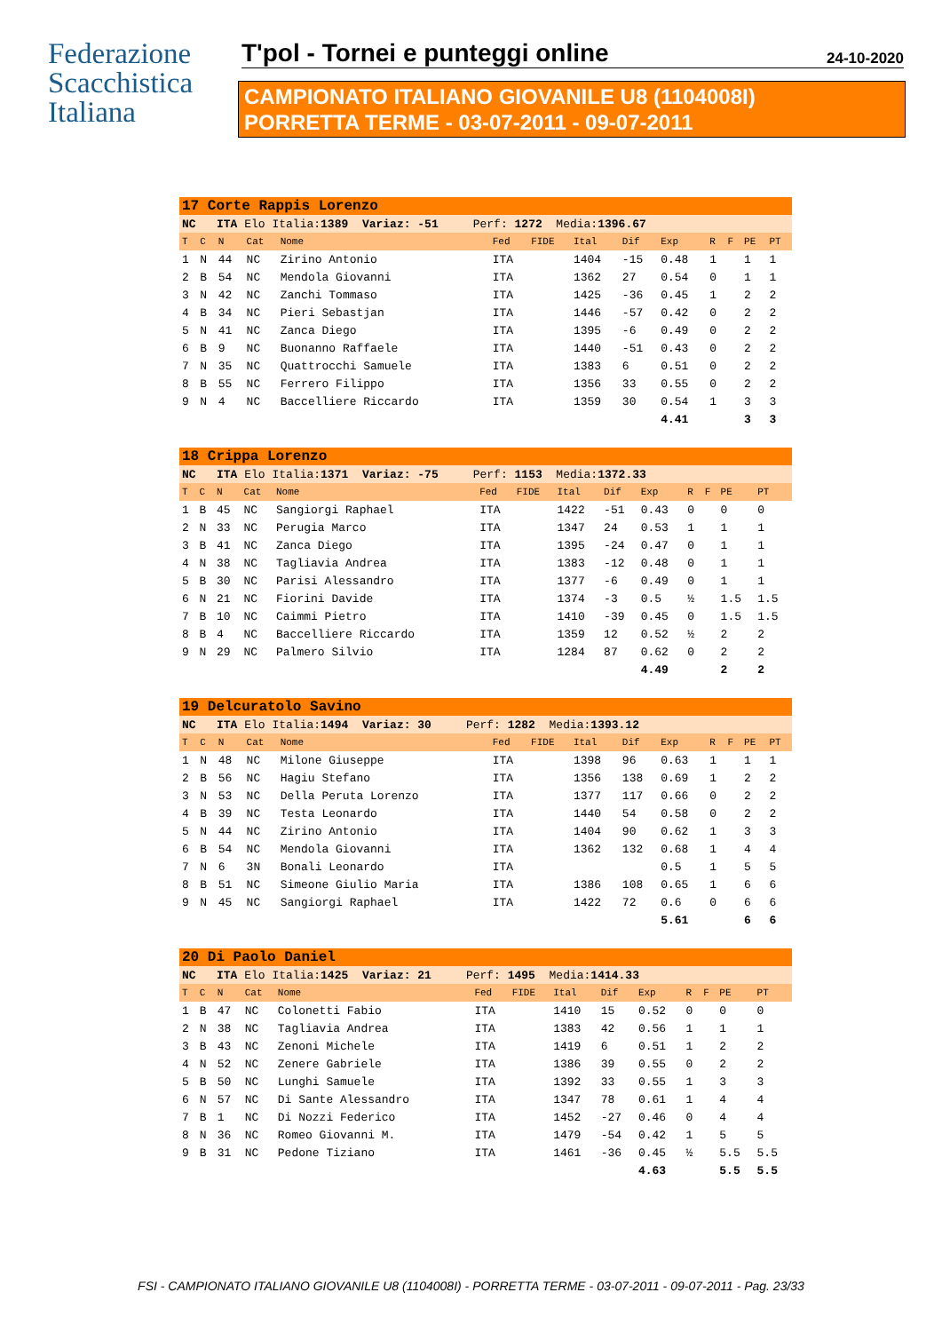Federazione
Scacchistica
Italiana
T'pol - Tornei e punteggi online 24-10-2020
CAMPIONATO ITALIANO GIOVANILE U8 (1104008I)
PORRETTA TERME - 03-07-2011 - 09-07-2011
| 17 Corte Rappis Lorenzo | | | | | | | | | | | | | |
| NC ITA Elo Italia: 1389 Variaz: -51 Perf: 1272 Media: 1396.67 | | | | | | | | | | | | | |
| T | C | N | Cat | Nome | Fed | FIDE | Ital | Dif | Exp | R | F | PE | PT |
| 1 | N | 44 | NC | Zirino Antonio | ITA | | 1404 | -15 | 0.48 | 1 | | 1 | 1 |
| 2 | B | 54 | NC | Mendola Giovanni | ITA | | 1362 | 27 | 0.54 | 0 | | 1 | 1 |
| 3 | N | 42 | NC | Zanchi Tommaso | ITA | | 1425 | -36 | 0.45 | 1 | | 2 | 2 |
| 4 | B | 34 | NC | Pieri Sebastjan | ITA | | 1446 | -57 | 0.42 | 0 | | 2 | 2 |
| 5 | N | 41 | NC | Zanca Diego | ITA | | 1395 | -6 | 0.49 | 0 | | 2 | 2 |
| 6 | B | 9 | NC | Buonanno Raffaele | ITA | | 1440 | -51 | 0.43 | 0 | | 2 | 2 |
| 7 | N | 35 | NC | Quattrocchi Samuele | ITA | | 1383 | 6 | 0.51 | 0 | | 2 | 2 |
| 8 | B | 55 | NC | Ferrero Filippo | ITA | | 1356 | 33 | 0.55 | 0 | | 2 | 2 |
| 9 | N | 4 | NC | Baccelliere Riccardo | ITA | | 1359 | 30 | 0.54 | 1 | | 3 | 3 |
| | | | | | | | | | 4.41 | | | 3 | 3 |
| 18 Crippa Lorenzo | | | | | | | | | | | | | |
| NC ITA Elo Italia: 1371 Variaz: -75 Perf: 1153 Media: 1372.33 | | | | | | | | | | | | | |
| T | C | N | Cat | Nome | Fed | FIDE | Ital | Dif | Exp | R | F | PE | PT |
| 1 | B | 45 | NC | Sangiorgi Raphael | ITA | | 1422 | -51 | 0.43 | 0 | | 0 | 0 |
| 2 | N | 33 | NC | Perugia Marco | ITA | | 1347 | 24 | 0.53 | 1 | | 1 | 1 |
| 3 | B | 41 | NC | Zanca Diego | ITA | | 1395 | -24 | 0.47 | 0 | | 1 | 1 |
| 4 | N | 38 | NC | Tagliavia Andrea | ITA | | 1383 | -12 | 0.48 | 0 | | 1 | 1 |
| 5 | B | 30 | NC | Parisi Alessandro | ITA | | 1377 | -6 | 0.49 | 0 | | 1 | 1 |
| 6 | N | 21 | NC | Fiorini Davide | ITA | | 1374 | -3 | 0.5 | ½ | | 1.5 | 1.5 |
| 7 | B | 10 | NC | Caimmi Pietro | ITA | | 1410 | -39 | 0.45 | 0 | | 1.5 | 1.5 |
| 8 | B | 4 | NC | Baccelliere Riccardo | ITA | | 1359 | 12 | 0.52 | ½ | | 2 | 2 |
| 9 | N | 29 | NC | Palmero Silvio | ITA | | 1284 | 87 | 0.62 | 0 | | 2 | 2 |
| | | | | | | | | | 4.49 | | | 2 | 2 |
| 19 Delcuratolo Savino | | | | | | | | | | | | | |
| NC ITA Elo Italia: 1494 Variaz: 30 Perf: 1282 Media: 1393.12 | | | | | | | | | | | | | |
| T | C | N | Cat | Nome | Fed | FIDE | Ital | Dif | Exp | R | F | PE | PT |
| 1 | N | 48 | NC | Milone Giuseppe | ITA | | 1398 | 96 | 0.63 | 1 | | 1 | 1 |
| 2 | B | 56 | NC | Hagiu Stefano | ITA | | 1356 | 138 | 0.69 | 1 | | 2 | 2 |
| 3 | N | 53 | NC | Della Peruta Lorenzo | ITA | | 1377 | 117 | 0.66 | 0 | | 2 | 2 |
| 4 | B | 39 | NC | Testa Leonardo | ITA | | 1440 | 54 | 0.58 | 0 | | 2 | 2 |
| 5 | N | 44 | NC | Zirino Antonio | ITA | | 1404 | 90 | 0.62 | 1 | | 3 | 3 |
| 6 | B | 54 | NC | Mendola Giovanni | ITA | | 1362 | 132 | 0.68 | 1 | | 4 | 4 |
| 7 | N | 6 | 3N | Bonali Leonardo | ITA | | | | 0.5 | 1 | | 5 | 5 |
| 8 | B | 51 | NC | Simeone Giulio Maria | ITA | | 1386 | 108 | 0.65 | 1 | | 6 | 6 |
| 9 | N | 45 | NC | Sangiorgi Raphael | ITA | | 1422 | 72 | 0.6 | 0 | | 6 | 6 |
| | | | | | | | | | 5.61 | | | 6 | 6 |
| 20 Di Paolo Daniel | | | | | | | | | | | | | |
| NC ITA Elo Italia: 1425 Variaz: 21 Perf: 1495 Media: 1414.33 | | | | | | | | | | | | | |
| T | C | N | Cat | Nome | Fed | FIDE | Ital | Dif | Exp | R | F | PE | PT |
| 1 | B | 47 | NC | Colonetti Fabio | ITA | | 1410 | 15 | 0.52 | 0 | | 0 | 0 |
| 2 | N | 38 | NC | Tagliavia Andrea | ITA | | 1383 | 42 | 0.56 | 1 | | 1 | 1 |
| 3 | B | 43 | NC | Zenoni Michele | ITA | | 1419 | 6 | 0.51 | 1 | | 2 | 2 |
| 4 | N | 52 | NC | Zenere Gabriele | ITA | | 1386 | 39 | 0.55 | 0 | | 2 | 2 |
| 5 | B | 50 | NC | Lunghi Samuele | ITA | | 1392 | 33 | 0.55 | 1 | | 3 | 3 |
| 6 | N | 57 | NC | Di Sante Alessandro | ITA | | 1347 | 78 | 0.61 | 1 | | 4 | 4 |
| 7 | B | 1 | NC | Di Nozzi Federico | ITA | | 1452 | -27 | 0.46 | 0 | | 4 | 4 |
| 8 | N | 36 | NC | Romeo Giovanni M. | ITA | | 1479 | -54 | 0.42 | 1 | | 5 | 5 |
| 9 | B | 31 | NC | Pedone Tiziano | ITA | | 1461 | -36 | 0.45 | ½ | | 5.5 | 5.5 |
| | | | | | | | | | 4.63 | | | 5.5 | 5.5 |
FSI - CAMPIONATO ITALIANO GIOVANILE U8 (1104008I) - PORRETTA TERME - 03-07-2011 - 09-07-2011 - Pag. 23/33